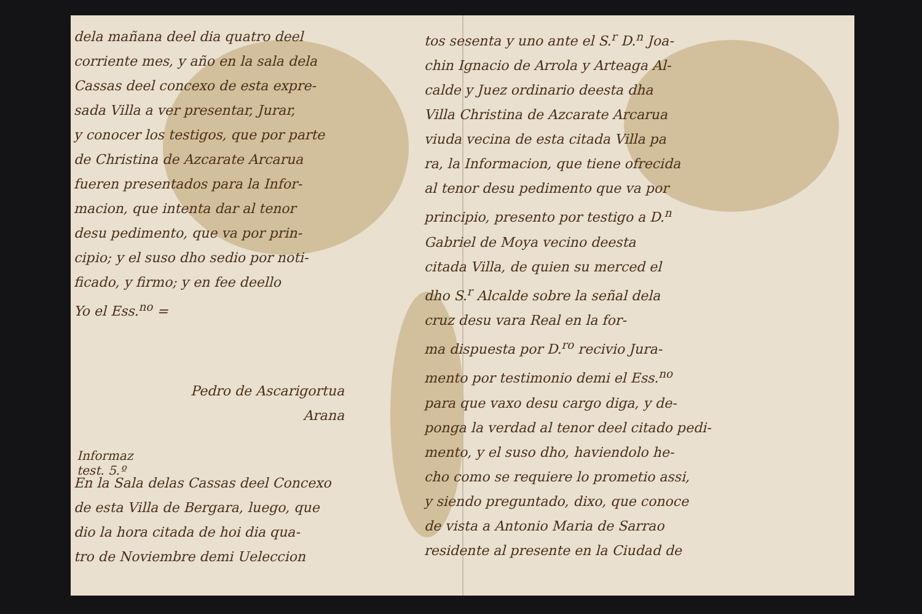Informaz
test. 5.º
dela mañana deel dia quatro deel
corriente mes, y año en la sala dela
Cassas deel concexo de esta expre-
sada Villa a ver presentar, Jurar,
y conocer los testigos, que por parte
de Christina de Azcarate Arcarua
fueren presentados para la Infor-
macion, que intenta dar al tenor
desu pedimento, que va por prin-
cipio; y el suso dho sedio por noti-
ficado, y firmo; y en fee deello
Yo el Ess.<sup>no</sup> =
Pedro de Ascarigortua
Arana
En la Sala delas Cassas deel Concexo
de esta Villa de Bergara, luego, que
dio la hora citada de hoi dia qua-
tro de Noviembre demi Ueleccion
tos sesenta y uno ante el S.<sup>r</sup> D.<sup>n</sup> Joa-
chin Ignacio de Arrola y Arteaga Al-
calde y Juez ordinario deesta dha
Villa Christina de Azcarate Arcarua
viuda vecina de esta citada Villa pa
ra, la Informacion, que tiene ofrecida
al tenor desu pedimento que va por
principio, presento por testigo a D.<sup>n</sup>
Gabriel de Moya vecino deesta
citada Villa, de quien su merced el
dho S.<sup>r</sup> Alcalde sobre la señal dela
cruz desu vara Real en la for-
ma dispuesta por D.<sup>ro</sup> recivio Jura-
mento por testimonio demi el Ess.<sup>no</sup>
para que vaxo desu cargo diga, y de-
ponga la verdad al tenor deel citado pedi-
mento, y el suso dho, haviendolo he-
cho como se requiere lo prometio assi,
y siendo preguntado, dixo, que conoce
de vista a Antonio Maria de Sarrao
residente al presente en la Ciudad de